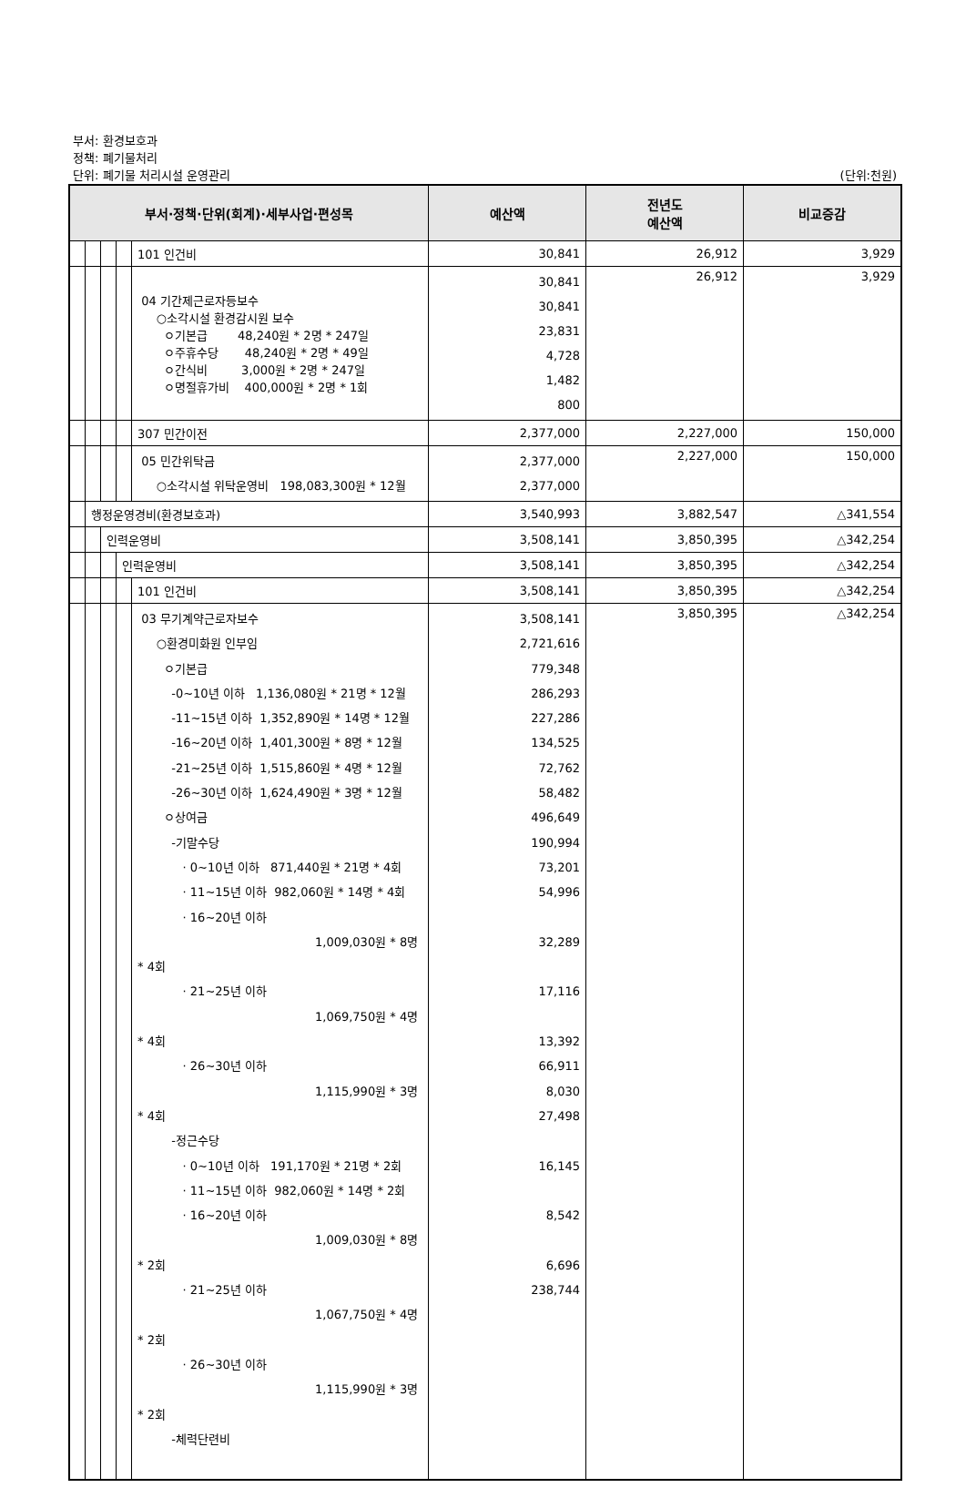부서: 환경보호과
정책: 폐기물처리
단위: 폐기물 처리시설 운영관리 (단위:천원)
| 부서·정책·단위(회계)·세부사업·편성목 | | | | | 예산액 | 전년도 예산액 | 비교증감 |
| --- | --- | --- | --- | --- | --- | --- | --- |
| | | | | 101 인건비 | 30,841 | 26,912 | 3,929 |
| | | | | 04 기간제근로자등보수 ○소각시설 환경감시원 보수 ㅇ기본급 48,240원 * 2명 * 247일 ㅇ주휴수당 48,240원 * 2명 * 49일 ㅇ간식비 3,000원 * 2명 * 247일 ㅇ명절휴가비 400,000원 * 2명 * 1회 | 30,841 30,841 23,831 4,728 1,482 800 | 26,912 | 3,929 |
| | | | | 307 민간이전 | 2,377,000 | 2,227,000 | 150,000 |
| | | | | 05 민간위탁금 ○소각시설 위탁운영비 198,083,300원 * 12월 | 2,377,000 2,377,000 | 2,227,000 | 150,000 |
| | 행정운영경비(환경보호과) | | | | 3,540,993 | 3,882,547 | △341,554 |
| | | 인력운영비 | | | 3,508,141 | 3,850,395 | △342,254 |
| | | | 인력운영비 | | 3,508,141 | 3,850,395 | △342,254 |
| | | | | 101 인건비 | 3,508,141 | 3,850,395 | △342,254 |
| | | | | 03 무기계약근로자보수 ○환경미화원 인부임 ㅇ기본급 -0~10년 이하 1,136,080원 * 21명 * 12월 -11~15년 이하 1,352,890원 * 14명 * 12월 -16~20년 이하 1,401,300원 * 8명 * 12월 -21~25년 이하 1,515,860원 * 4명 * 12월 -26~30년 이하 1,624,490원 * 3명 * 12월 ㅇ상여금 -기말수당 · 0~10년 이하 871,440원 * 21명 * 4회 · 11~15년 이하 982,060원 * 14명 * 4회 · 16~20년 이하 1,009,030원 * 8명 * 4회 · 21~25년 이하 1,069,750원 * 4명 * 4회 · 26~30년 이하 1,115,990원 * 3명 * 4회 -정근수당 · 0~10년 이하 191,170원 * 21명 * 2회 · 11~15년 이하 982,060원 * 14명 * 2회 · 16~20년 이하 1,009,030원 * 8명 * 2회 · 21~25년 이하 1,067,750원 * 4명 * 2회 · 26~30년 이하 1,115,990원 * 3명 * 2회 -체력단련비 | 3,508,141 2,721,616 779,348 286,293 227,286 134,525 72,762 58,482 496,649 190,994 73,201 54,996 32,289 17,116 13,392 66,911 8,030 27,498 16,145 8,542 6,696 238,744 | 3,850,395 | △342,254 |